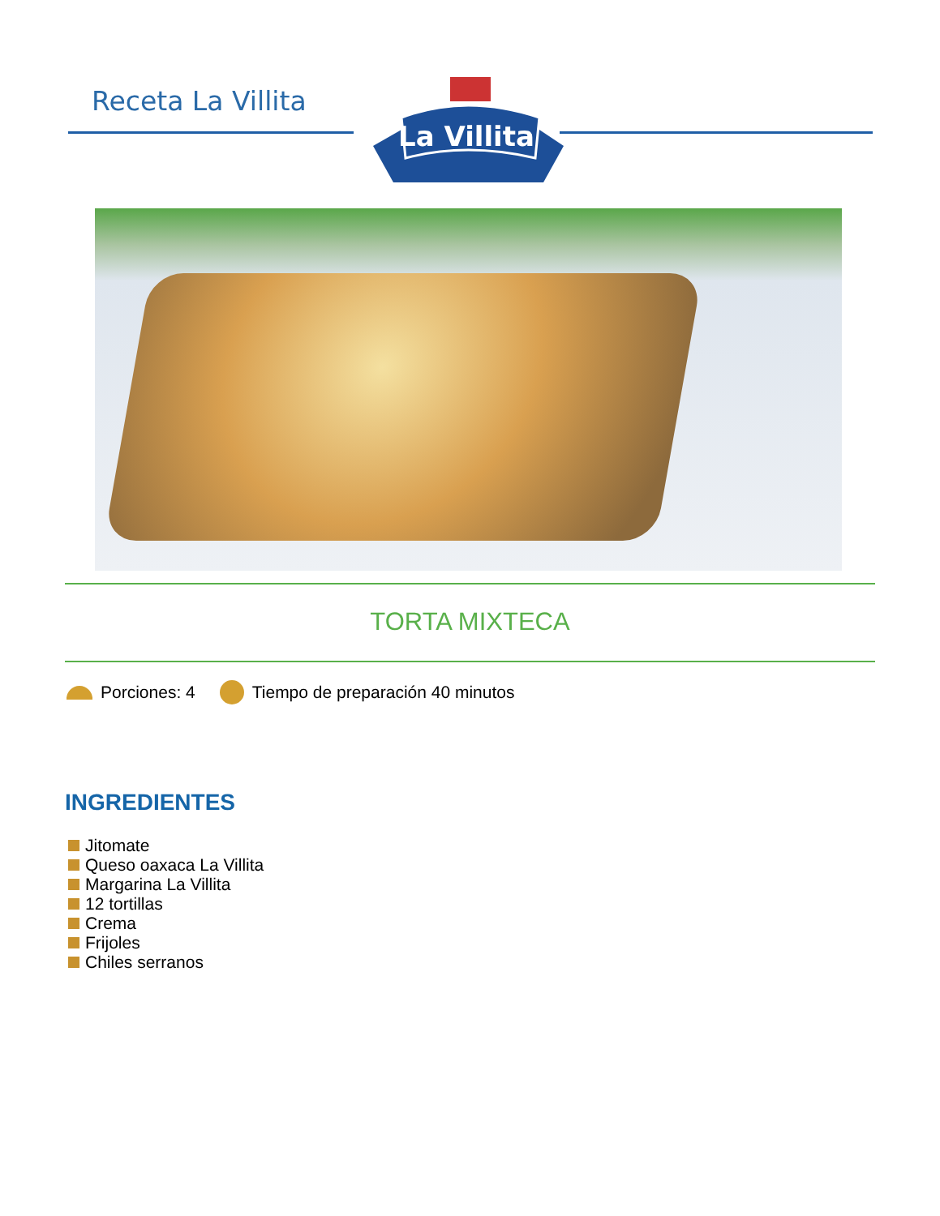Receta La Villita
La Villita
TORTA MIXTECA
Porciones: 4 Tiempo de preparación 40 minutos
INGREDIENTES
Jitomate
Queso oaxaca La Villita
Margarina La Villita
12 tortillas
Crema
Frijoles
Chiles serranos